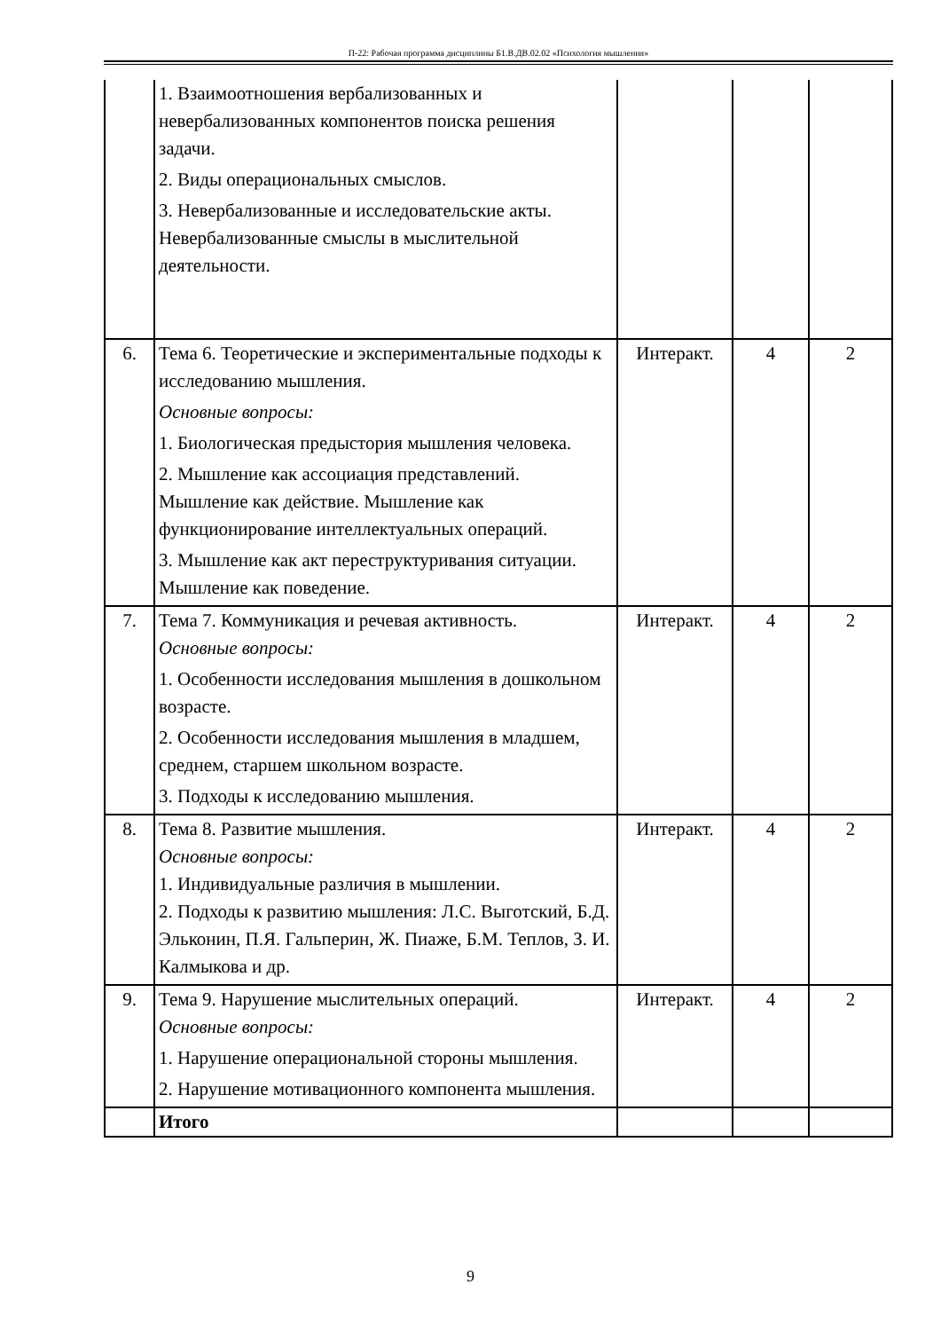П-22: Рабочая программа дисциплины Б1.В.ДВ.02.02 «Психология мышления»
| | 1. Взаимоотношения вербализованных и невербализованных компонентов поиска решения задачи. 2. Виды операциональных смыслов. 3. Невербализованные и исследовательские акты. Невербализованные смыслы в мыслительной деятельности. | | | |
| 6. | Тема 6. Теоретические и экспериментальные подходы к исследованию мышления. Основные вопросы: 1. Биологическая предыстория мышления человека. 2. Мышление как ассоциация представлений. Мышление как действие. Мышление как функционирование интеллектуальных операций. 3. Мышление как акт переструктуривания ситуации. Мышление как поведение. | Интеракт. | 4 | 2 |
| 7. | Тема 7. Коммуникация и речевая активность. Основные вопросы: 1. Особенности исследования мышления в дошкольном возрасте. 2. Особенности исследования мышления в младшем, среднем, старшем школьном возрасте. 3. Подходы к исследованию мышления. | Интеракт. | 4 | 2 |
| 8. | Тема 8. Развитие мышления. Основные вопросы: 1. Индивидуальные различия в мышлении. 2. Подходы к развитию мышления: Л.С. Выготский, Б.Д. Эльконин, П.Я. Гальперин, Ж. Пиаже, Б.М. Теплов, З. И. Калмыкова и др. | Интеракт. | 4 | 2 |
| 9. | Тема 9. Нарушение мыслительных операций. Основные вопросы: 1. Нарушение операциональной стороны мышления. 2. Нарушение мотивационного компонента мышления. | Интеракт. | 4 | 2 |
| | Итого | | | |
9